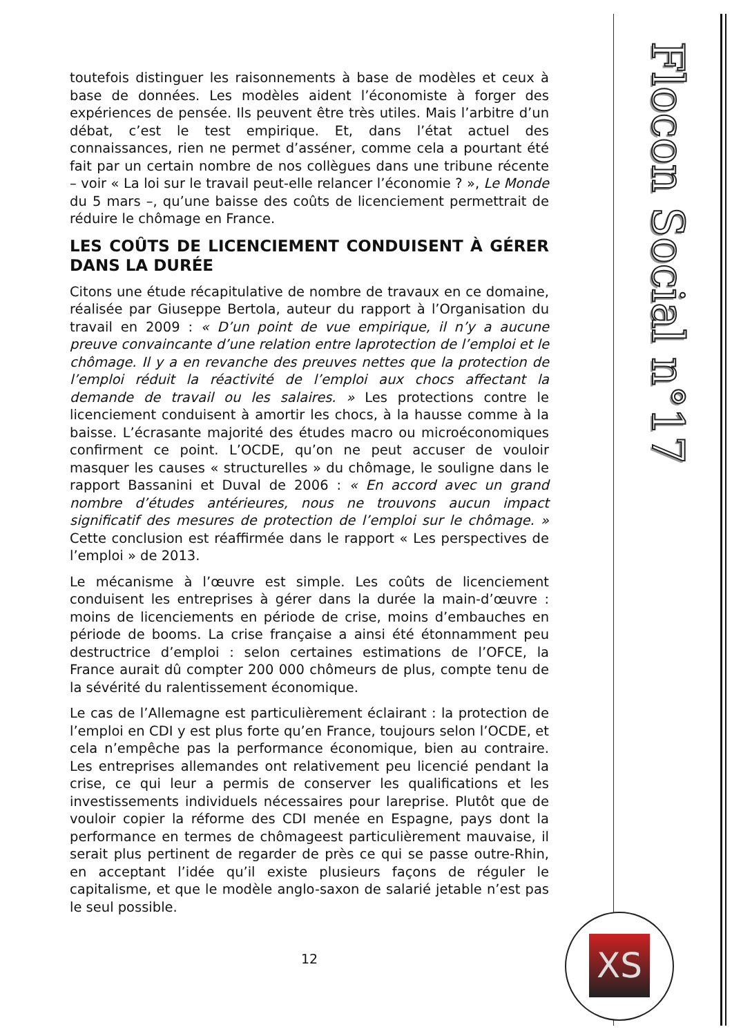toutefois distinguer les raisonnements à base de modèles et ceux à base de données. Les modèles aident l’économiste à forger des expériences de pensée. Ils peuvent être très utiles. Mais l’arbitre d’un débat, c’est le test empirique. Et, dans l’état actuel des connaissances, rien ne permet d’asséner, comme cela a pourtant été fait par un certain nombre de nos collègues dans une tribune récente – voir « La loi sur le travail peut-elle relancer l’économie ? », Le Monde du 5 mars –, qu’une baisse des coûts de licenciement permettrait de réduire le chômage en France.
LES COÛTS DE LICENCIEMENT CONDUISENT À GÉRER DANS LA DURÉE
Citons une étude récapitulative de nombre de travaux en ce domaine, réalisée par Giuseppe Bertola, auteur du rapport à l’Organisation du travail en 2009 : « D’un point de vue empirique, il n’y a aucune preuve convaincante d’une relation entre laprotection de l’emploi et le chômage. Il y a en revanche des preuves nettes que la protection de l’emploi réduit la réactivité de l’emploi aux chocs affectant la demande de travail ou les salaires. » Les protections contre le licenciement conduisent à amortir les chocs, à la hausse comme à la baisse. L’écrasante majorité des études macro ou microéconomiques confirment ce point. L’OCDE, qu’on ne peut accuser de vouloir masquer les causes « structurelles » du chômage, le souligne dans le rapport Bassanini et Duval de 2006 : « En accord avec un grand nombre d’études antérieures, nous ne trouvons aucun impact significatif des mesures de protection de l’emploi sur le chômage. » Cette conclusion est réaffirmée dans le rapport « Les perspectives de l’emploi » de 2013.
Le mécanisme à l’œuvre est simple. Les coûts de licenciement conduisent les entreprises à gérer dans la durée la main-d’œuvre : moins de licenciements en période de crise, moins d’embauches en période de booms. La crise française a ainsi été étonnamment peu destructrice d’emploi : selon certaines estimations de l’OFCE, la France aurait dû compter 200 000 chômeurs de plus, compte tenu de la sévérité du ralentissement économique.
Le cas de l’Allemagne est particulièrement éclairant : la protection de l’emploi en CDI y est plus forte qu’en France, toujours selon l’OCDE, et cela n’empêche pas la performance économique, bien au contraire. Les entreprises allemandes ont relativement peu licencié pendant la crise, ce qui leur a permis de conserver les qualifications et les investissements individuels nécessaires pour lareprise. Plutôt que de vouloir copier la réforme des CDI menée en Espagne, pays dont la performance en termes de chômageest particulièrement mauvaise, il serait plus pertinent de regarder de près ce qui se passe outre-Rhin, en acceptant l’idée qu’il existe plusieurs façons de réguler le capitalisme, et que le modèle anglo-saxon de salarié jetable n’est pas le seul possible.
12
Flocon Social n°17
XS